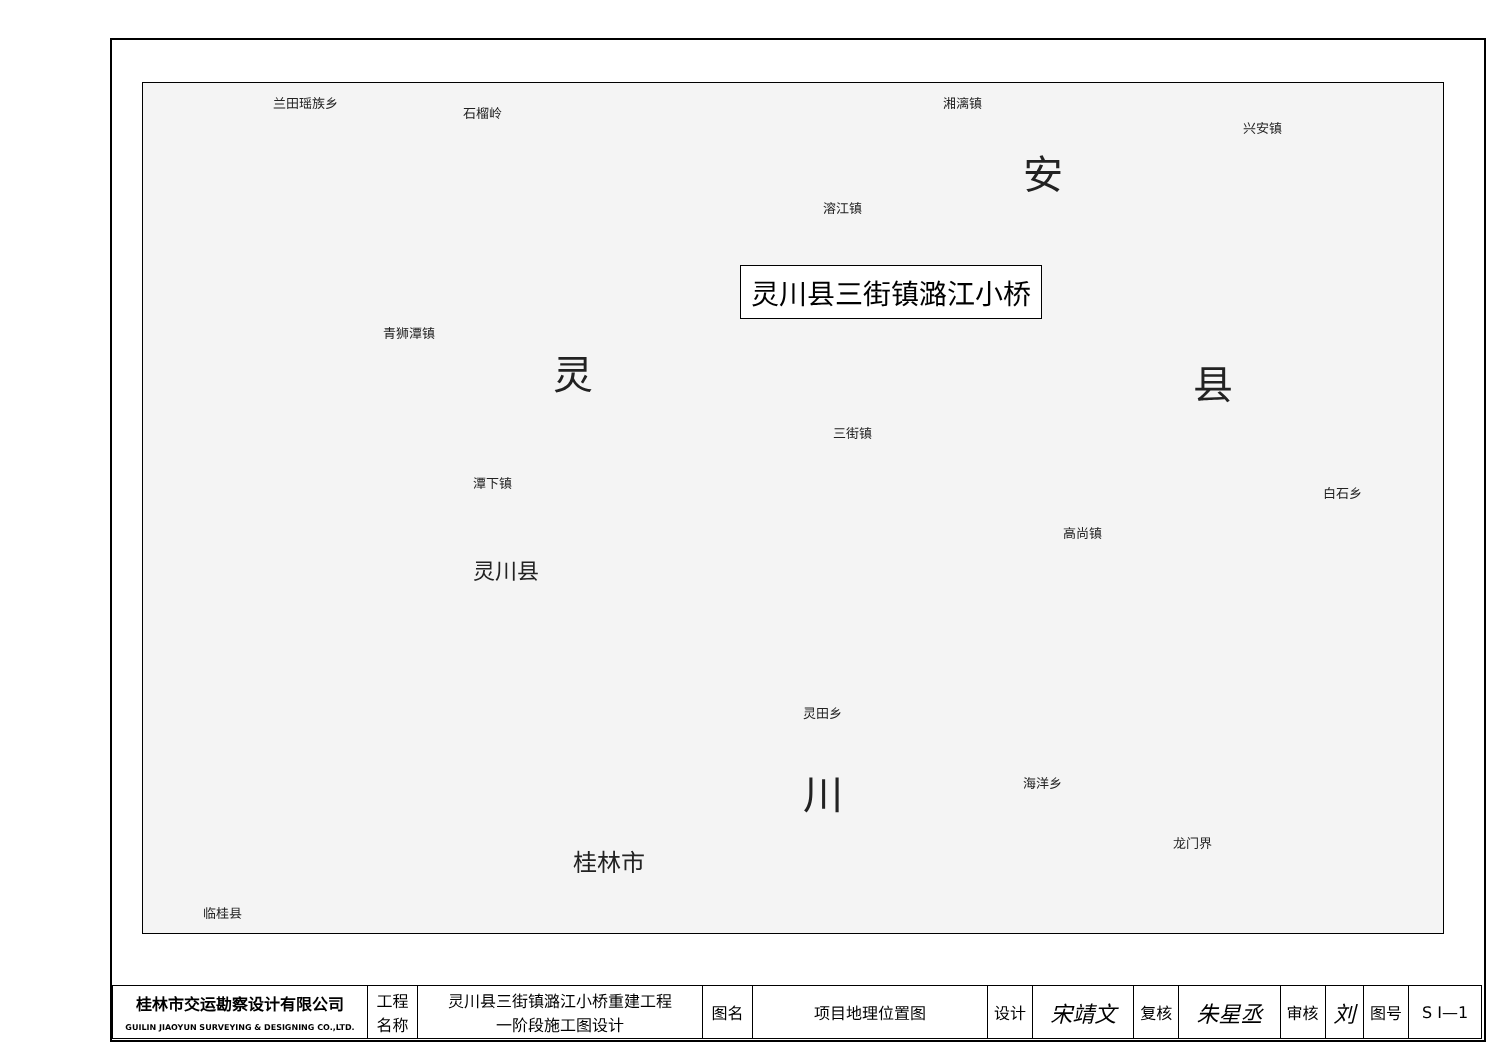兰田瑶族乡
石榴岭
湘漓镇
兴安镇
溶江镇
青狮潭镇
灵 县
安
三街镇
潭下镇
灵川县
高尚镇
白石乡
灵田乡
川 海洋乡
桂林市
临桂县
龙门界
灵川县三街镇潞江小桥
| 桂林市交运勘察设计有限公司 GUILIN JIAOYUN SURVEYING & DESIGNING CO.,LTD. | 工程 名称 | 灵川县三街镇潞江小桥重建工程 一阶段施工图设计 | 图名 | 项目地理位置图 | 设计 | 宋靖文 | 复核 | 朱星丞 | 审核 | 刘 | 图号 | S I—1 |